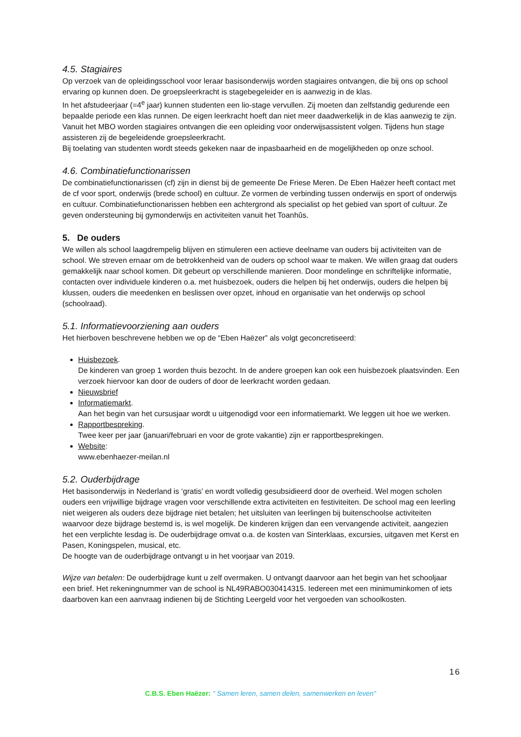4.5. Stagiaires
Op verzoek van de opleidingsschool voor leraar basisonderwijs worden stagiaires ontvangen, die bij ons op school ervaring op kunnen doen. De groepsleerkracht is stagebegeleider en is aanwezig in de klas.
In het afstudeerjaar (=4<sup>e</sup> jaar) kunnen studenten een lio-stage vervullen. Zij moeten dan zelfstandig gedurende een bepaalde periode een klas runnen. De eigen leerkracht hoeft dan niet meer daadwerkelijk in de klas aanwezig te zijn.
Vanuit het MBO worden stagiaires ontvangen die een opleiding voor onderwijsassistent volgen. Tijdens hun stage assisteren zij de begeleidende groepsleerkracht.
Bij toelating van studenten wordt steeds gekeken naar de inpasbaarheid en de mogelijkheden op onze school.
4.6. Combinatiefunctionarissen
De combinatiefunctionarissen (cf) zijn in dienst bij de gemeente De Friese Meren. De Eben Haëzer heeft contact met de cf voor sport, onderwijs (brede school) en cultuur. Ze vormen de verbinding tussen onderwijs en sport of onderwijs en cultuur. Combinatiefunctionarissen hebben een achtergrond als specialist op het gebied van sport of cultuur. Ze geven ondersteuning bij gymonderwijs en activiteiten vanuit het Toanhûs.
5. De ouders
We willen als school laagdrempelig blijven en stimuleren een actieve deelname van ouders bij activiteiten van de school. We streven ernaar om de betrokkenheid van de ouders op school waar te maken. We willen graag dat ouders gemakkelijk naar school komen. Dit gebeurt op verschillende manieren. Door mondelinge en schriftelijke informatie, contacten over individuele kinderen o.a. met huisbezoek, ouders die helpen bij het onderwijs, ouders die helpen bij klussen, ouders die meedenken en beslissen over opzet, inhoud en organisatie van het onderwijs op school (schoolraad).
5.1. Informatievoorziening aan ouders
Het hierboven beschrevene hebben we op de “Eben Haëzer” als volgt geconcretiseerd:
Huisbezoek.
De kinderen van groep 1 worden thuis bezocht. In de andere groepen kan ook een huisbezoek plaatsvinden. Een verzoek hiervoor kan door de ouders of door de leerkracht worden gedaan.
Nieuwsbrief
Informatiemarkt.
Aan het begin van het cursusjaar wordt u uitgenodigd voor een informatiemarkt. We leggen uit hoe we werken.
Rapportbespreking.
Twee keer per jaar (januari/februari en voor de grote vakantie) zijn er rapportbesprekingen.
Website:
www.ebenhaezer-meilan.nl
5.2. Ouderbijdrage
Het basisonderwijs in Nederland is ‘gratis’ en wordt volledig gesubsidieerd door de overheid. Wel mogen scholen ouders een vrijwillige bijdrage vragen voor verschillende extra activiteiten en festiviteiten. De school mag een leerling niet weigeren als ouders deze bijdrage niet betalen; het uitsluiten van leerlingen bij buitenschoolse activiteiten waarvoor deze bijdrage bestemd is, is wel mogelijk. De kinderen krijgen dan een vervangende activiteit, aangezien het een verplichte lesdag is. De ouderbijdrage omvat o.a. de kosten van Sinterklaas, excursies, uitgaven met Kerst en Pasen, Koningspelen, musical, etc.
De hoogte van de ouderbijdrage ontvangt u in het voorjaar van 2019.
Wijze van betalen: De ouderbijdrage kunt u zelf overmaken. U ontvangt daarvoor aan het begin van het schooljaar een brief. Het rekeningnummer van de school is NL49RABO030414315. Iedereen met een minimuminkomen of iets daarboven kan een aanvraag indienen bij de Stichting Leergeld voor het vergoeden van schoolkosten.
16
C.B.S. Eben Haëzer: " Samen leren, samen delen, samenwerken en leven"